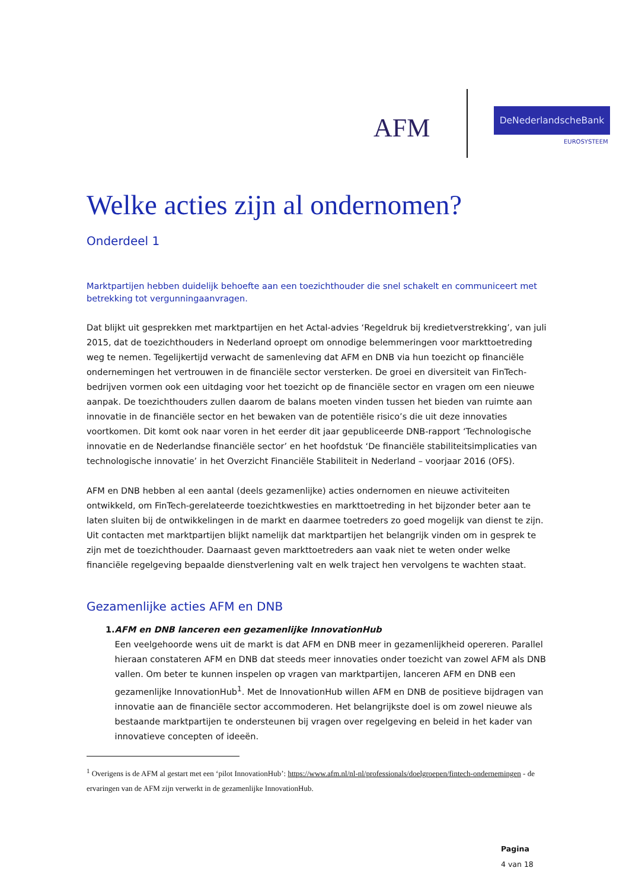AFM
DeNederlandscheBank
EUROSYSTEEM
Welke acties zijn al ondernomen?
Onderdeel 1
Marktpartijen hebben duidelijk behoefte aan een toezichthouder die snel schakelt en communiceert met betrekking tot vergunningaanvragen.
Dat blijkt uit gesprekken met marktpartijen en het Actal-advies ‘Regeldruk bij kredietverstrekking’, van juli 2015, dat de toezichthouders in Nederland oproept om onnodige belemmeringen voor markttoetreding weg te nemen. Tegelijkertijd verwacht de samenleving dat AFM en DNB via hun toezicht op financiële ondernemingen het vertrouwen in de financiële sector versterken. De groei en diversiteit van FinTech-bedrijven vormen ook een uitdaging voor het toezicht op de financiële sector en vragen om een nieuwe aanpak. De toezichthouders zullen daarom de balans moeten vinden tussen het bieden van ruimte aan innovatie in de financiële sector en het bewaken van de potentiële risico’s die uit deze innovaties voortkomen. Dit komt ook naar voren in het eerder dit jaar gepubliceerde DNB-rapport ‘Technologische innovatie en de Nederlandse financiële sector’ en het hoofdstuk ‘De financiële stabiliteitsimplicaties van technologische innovatie’ in het Overzicht Financiële Stabiliteit in Nederland – voorjaar 2016 (OFS).
AFM en DNB hebben al een aantal (deels gezamenlijke) acties ondernomen en nieuwe activiteiten ontwikkeld, om FinTech-gerelateerde toezichtkwesties en markttoetreding in het bijzonder beter aan te laten sluiten bij de ontwikkelingen in de markt en daarmee toetreders zo goed mogelijk van dienst te zijn. Uit contacten met marktpartijen blijkt namelijk dat marktpartijen het belangrijk vinden om in gesprek te zijn met de toezichthouder. Daarnaast geven markttoetreders aan vaak niet te weten onder welke financiële regelgeving bepaalde dienstverlening valt en welk traject hen vervolgens te wachten staat.
Gezamenlijke acties AFM en DNB
1. AFM en DNB lanceren een gezamenlijke InnovationHub
Een veelgehoorde wens uit de markt is dat AFM en DNB meer in gezamenlijkheid opereren. Parallel hieraan constateren AFM en DNB dat steeds meer innovaties onder toezicht van zowel AFM als DNB vallen. Om beter te kunnen inspelen op vragen van marktpartijen, lanceren AFM en DNB een gezamenlijke InnovationHub<sup>1</sup>. Met de InnovationHub willen AFM en DNB de positieve bijdragen van innovatie aan de financiële sector accommoderen. Het belangrijkste doel is om zowel nieuwe als bestaande marktpartijen te ondersteunen bij vragen over regelgeving en beleid in het kader van innovatieve concepten of ideeën.
<sup>1</sup> Overigens is de AFM al gestart met een ‘pilot InnovationHub’: https://www.afm.nl/nl-nl/professionals/doelgroepen/fintech-ondernemingen - de ervaringen van de AFM zijn verwerkt in de gezamenlijke InnovationHub.
Pagina
4 van 18